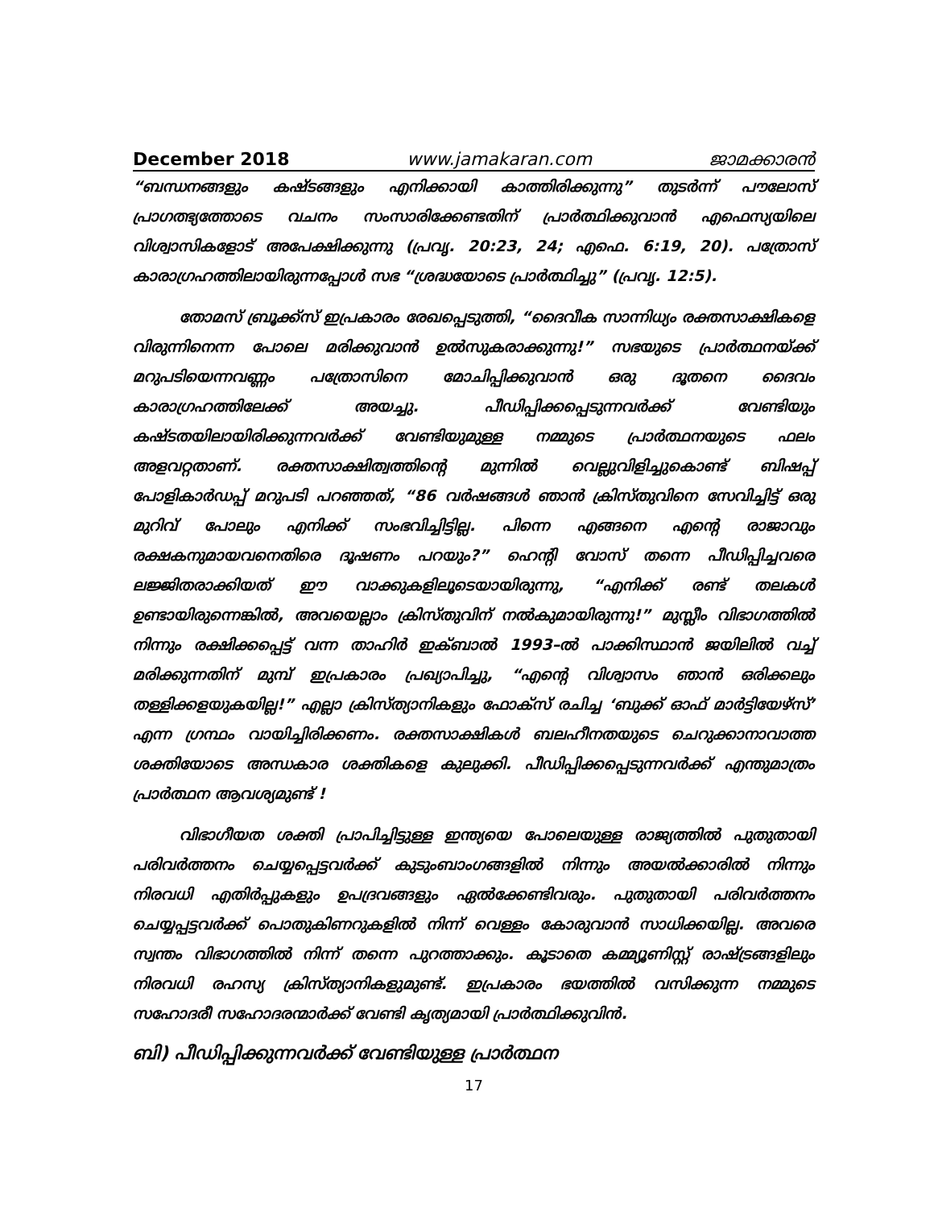December 2018 www.jamakaran.com ജാമക്കാരൻ
“ബന്ധനങ്ങളും കഷ്ടങ്ങളും എനിക്കായി കാത്തിരിക്കുന്നു” തുടർന്ന് പൗലോസ് പ്രാഗത്ഭ്യത്തോടെ വചനം സംസാരിക്കേണ്ടതിന് പ്രാർത്ഥിക്കുവാൻ എഫെസ്യയിലെ വിശ്വാസികളോട് അപേക്ഷിക്കുന്നു (പ്രവൃ. 20:23, 24; എഫെ. 6:19, 20). പത്രോസ് കാരാഗ്രഹത്തിലായിരുന്നപ്പോൾ സഭ “ശ്രദ്ധയോടെ പ്രാർത്ഥിച്ചു” (പ്രവൃ. 12:5).
തോമസ് ബ്രൂക്ക്സ് ഇപ്രകാരം രേഖപ്പെടുത്തി, “ദൈവീക സാന്നിധ്യം രക്തസാക്ഷികളെ വിരുന്നിനെന്ന പോലെ മരിക്കുവാൻ ഉൽസുകരാക്കുന്നു!” സഭയുടെ പ്രാർത്ഥനയ്ക്ക് മറുപടിയെന്നവണ്ണം പത്രോസിനെ മോചിപ്പിക്കുവാൻ ഒരു ദൂതനെ ദൈവം കാരാഗ്രഹത്തിലേക്ക് അയച്ചു. പീഡിപ്പിക്കപ്പെടുന്നവർക്ക് വേണ്ടിയും കഷ്ടതയിലായിരിക്കുന്നവർക്ക് വേണ്ടിയുമുള്ള നമ്മുടെ പ്രാർത്ഥനയുടെ ഫലം അളവറ്റതാണ്. രക്തസാക്ഷിത്വത്തിന്റെ മുന്നിൽ വെല്ലുവിളിച്ചുകൊണ്ട് ബിഷപ്പ് പോളികാർഡപ്പ് മറുപടി പറഞ്ഞത്, “86 വർഷങ്ങൾ ഞാൻ ക്രിസ്തുവിനെ സേവിച്ചിട്ട് ഒരു മുറിവ് പോലും എനിക്ക് സംഭവിച്ചിട്ടില്ല. പിന്നെ എങ്ങനെ എന്റെ രാജാവും രക്ഷകനുമായവനെതിരെ ദൂഷണം പറയും?” ഹെന്റി വോസ് തന്നെ പീഡിപ്പിച്ചവരെ ലജ്ജിതരാക്കിയത് ഈ വാക്കുകളിലൂടെയായിരുന്നു, “എനിക്ക് രണ്ട് തലകൾ ഉണ്ടായിരുന്നെങ്കിൽ, അവയെല്ലാം ക്രിസ്തുവിന് നൽകുമായിരുന്നു!” മുസ്ലീം വിഭാഗത്തിൽ നിന്നും രക്ഷിക്കപ്പെട്ട് വന്ന താഹിർ ഇക്ബാൽ 1993–ൽ പാക്കിസ്ഥാൻ ജയിലിൽ വച്ച് മരിക്കുന്നതിന് മുമ്പ് ഇപ്രകാരം പ്രഖ്യാപിച്ചു, “എന്റെ വിശ്വാസം ഞാൻ ഒരിക്കലും തള്ളിക്കളയുകയില്ല!” എല്ലാ ക്രിസ്ത്യാനികളും ഫോക്സ് രചിച്ച ‘ബുക്ക് ഓഫ് മാർട്ടിയേഴ്സ്’ എന്ന ഗ്രന്ഥം വായിച്ചിരിക്കണം. രക്തസാക്ഷികൾ ബലഹീനതയുടെ ചെറുക്കാനാവാത്ത ശക്തിയോടെ അന്ധകാര ശക്തികളെ കുലുക്കി. പീഡിപ്പിക്കപ്പെടുന്നവർക്ക് എന്തുമാത്രം പ്രാർത്ഥന ആവശ്യമുണ്ട് !
വിഭാഗീയത ശക്തി പ്രാപിച്ചിട്ടുള്ള ഇന്ത്യയെ പോലെയുള്ള രാജ്യത്തിൽ പുതുതായി പരിവർത്തനം ചെയ്യപ്പെട്ടവർക്ക് കുടുംബാംഗങ്ങളിൽ നിന്നും അയൽക്കാരിൽ നിന്നും നിരവധി എതിർപ്പുകളും ഉപദ്രവങ്ങളും ഏൽക്കേണ്ടിവരും. പുതുതായി പരിവർത്തനം ചെയ്യപ്പട്ടവർക്ക് പൊതുകിണറുകളിൽ നിന്ന് വെള്ളം കോരുവാൻ സാധിക്കയില്ല. അവരെ സ്വന്തം വിഭാഗത്തിൽ നിന്ന് തന്നെ പുറത്താക്കും. കൂടാതെ കമ്മ്യൂണിസ്റ്റ് രാഷ്ട്രങ്ങളിലും നിരവധി രഹസ്യ ക്രിസ്ത്യാനികളുമുണ്ട്. ഇപ്രകാരം ഭയത്തിൽ വസിക്കുന്ന നമ്മുടെ സഹോദരീ സഹോദരന്മാർക്ക് വേണ്ടി കൃത്യമായി പ്രാർത്ഥിക്കുവിൻ.
ബി) പീഡിപ്പിക്കുന്നവർക്ക് വേണ്ടിയുള്ള പ്രാർത്ഥന
17